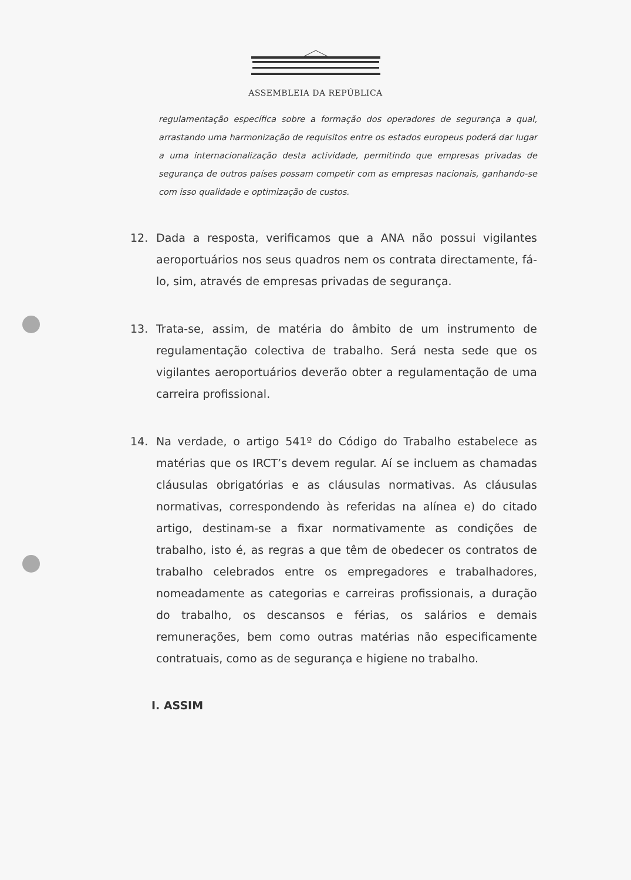ASSEMBLEIA DA REPÚBLICA
regulamentação específica sobre a formação dos operadores de segurança a qual, arrastando uma harmonização de requisitos entre os estados europeus poderá dar lugar a uma internacionalização desta actividade, permitindo que empresas privadas de segurança de outros países possam competir com as empresas nacionais, ganhando-se com isso qualidade e optimização de custos.
12. Dada a resposta, verificamos que a ANA não possui vigilantes aeroportuários nos seus quadros nem os contrata directamente, fá-lo, sim, através de empresas privadas de segurança.
13. Trata-se, assim, de matéria do âmbito de um instrumento de regulamentação colectiva de trabalho. Será nesta sede que os vigilantes aeroportuários deverão obter a regulamentação de uma carreira profissional.
14. Na verdade, o artigo 541º do Código do Trabalho estabelece as matérias que os IRCT’s devem regular. Aí se incluem as chamadas cláusulas obrigatórias e as cláusulas normativas. As cláusulas normativas, correspondendo às referidas na alínea e) do citado artigo, destinam-se a fixar normativamente as condições de trabalho, isto é, as regras a que têm de obedecer os contratos de trabalho celebrados entre os empregadores e trabalhadores, nomeadamente as categorias e carreiras profissionais, a duração do trabalho, os descansos e férias, os salários e demais remunerações, bem como outras matérias não especificamente contratuais, como as de segurança e higiene no trabalho.
I. ASSIM